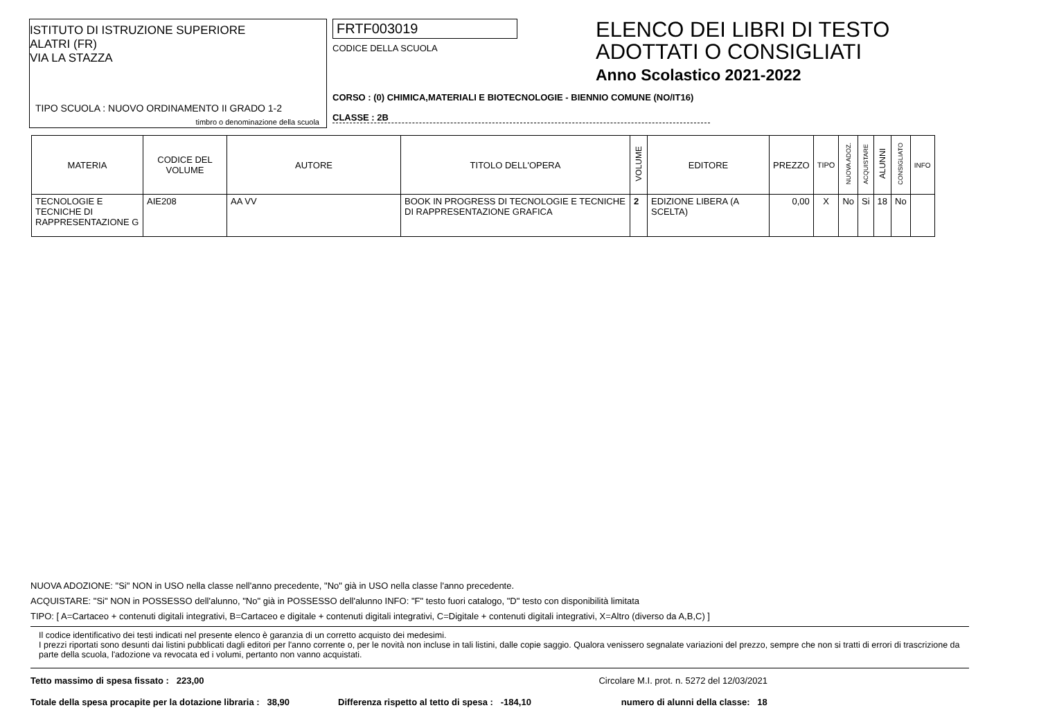ISTITUTO DI ISTRUZIONE SUPERIORE
ALATRI (FR)
VIA LA STAZZA
TIPO SCUOLA : NUOVO ORDINAMENTO II GRADO 1-2
timbro o denominazione della scuola
FRTF003019
CODICE DELLA SCUOLA
CORSO : (0) CHIMICA,MATERIALI E BIOTECNOLOGIE - BIENNIO COMUNE (NO/IT16)
CLASSE : 2B
ELENCO DEI LIBRI DI TESTO
ADOTTATI O CONSIGLIATI
Anno Scolastico 2021-2022
| MATERIA | CODICE DEL VOLUME | AUTORE | TITOLO DELL'OPERA | VOLUME | EDITORE | PREZZO | TIPO | NUOVA ADOZ. | ACQUISTARE | ALUNNI | CONSIGLIATO | INFO |
| --- | --- | --- | --- | --- | --- | --- | --- | --- | --- | --- | --- | --- |
| TECNOLOGIE E TECNICHE DI RAPPRESENTAZIONE G | AIE208 | AA VV | BOOK IN PROGRESS DI TECNOLOGIE E TECNICHE DI RAPPRESENTAZIONE GRAFICA | 2 | EDIZIONE LIBERA (A SCELTA) | 0,00 | X | No | Si | 18 | No | |
NUOVA ADOZIONE: "Si" NON in USO nella classe nell'anno precedente, "No" già in USO nella classe l'anno precedente.
ACQUISTARE: "Si" NON in POSSESSO dell'alunno, "No" già in POSSESSO dell'alunno INFO: "F" testo fuori catalogo, "D" testo con disponibilità limitata
TIPO: [ A=Cartaceo + contenuti digitali integrativi, B=Cartaceo e digitale + contenuti digitali integrativi, C=Digitale + contenuti digitali integrativi, X=Altro (diverso da A,B,C) ]
Il codice identificativo dei testi indicati nel presente elenco è garanzia di un corretto acquisto dei medesimi.
I prezzi riportati sono desunti dai listini pubblicati dagli editori per l'anno corrente o, per le novità non incluse in tali listini, dalle copie saggio. Qualora venissero segnalate variazioni del prezzo, sempre che non si tratti di errori di trascrizione da parte della scuola, l'adozione va revocata ed i volumi, pertanto non vanno acquistati.
Tetto massimo di spesa fissato : 223,00 Circolare M.I. prot. n. 5272 del 12/03/2021
Totale della spesa procapite per la dotazione libraria : 38,90 Differenza rispetto al tetto di spesa : -184,10 numero di alunni della classe: 18